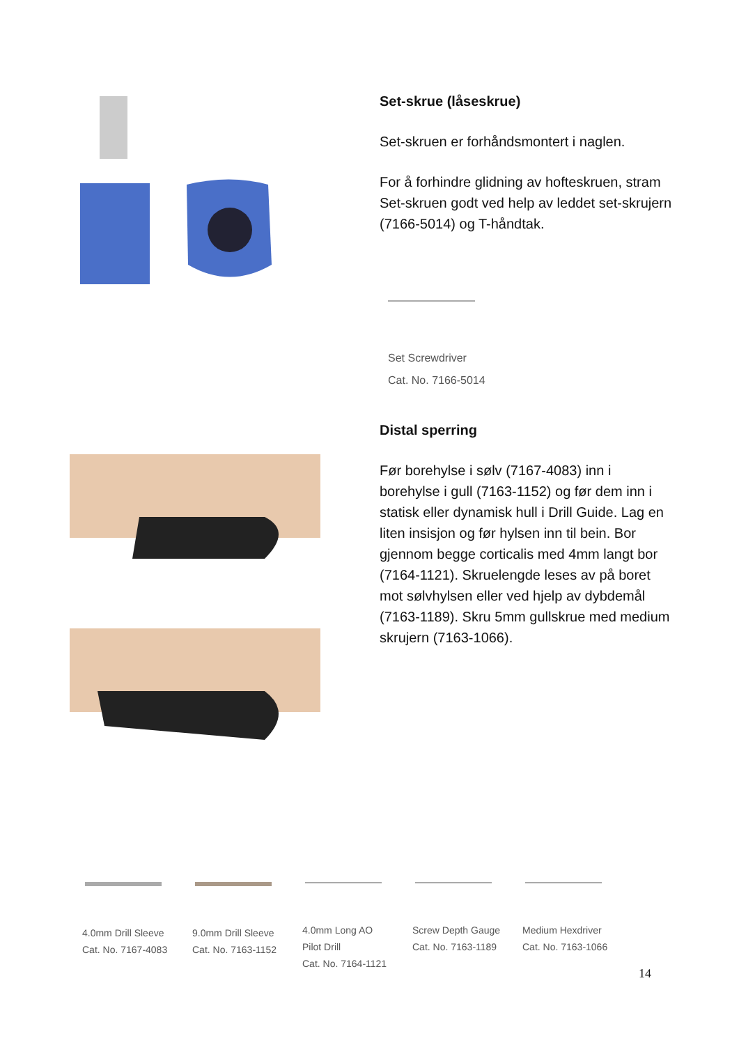Set-skrue (låseskrue)
Set-skruen er forhåndsmontert i naglen.
For å forhindre glidning av hofteskruen, stram Set-skruen godt ved help av leddet set-skrujern (7166-5014) og T-håndtak.
Set Screwdriver
Cat. No. 7166-5014
Distal sperring
Før borehylse i sølv (7167-4083) inn i borehylse i gull (7163-1152) og før dem inn i statisk eller dynamisk hull i Drill Guide. Lag en liten insisjon og før hylsen inn til bein. Bor gjennom begge corticalis med 4mm langt bor (7164-1121). Skruelengde leses av på boret mot sølvhylsen eller ved hjelp av dybdemål (7163-1189). Skru 5mm gullskrue med medium skrujern (7163-1066).
4.0mm Drill Sleeve
Cat. No. 7167-4083
9.0mm Drill Sleeve
Cat. No. 7163-1152
4.0mm Long AO
Pilot Drill
Cat. No. 7164-1121
Screw Depth Gauge
Cat. No. 7163-1189
Medium Hexdriver
Cat. No. 7163-1066
14